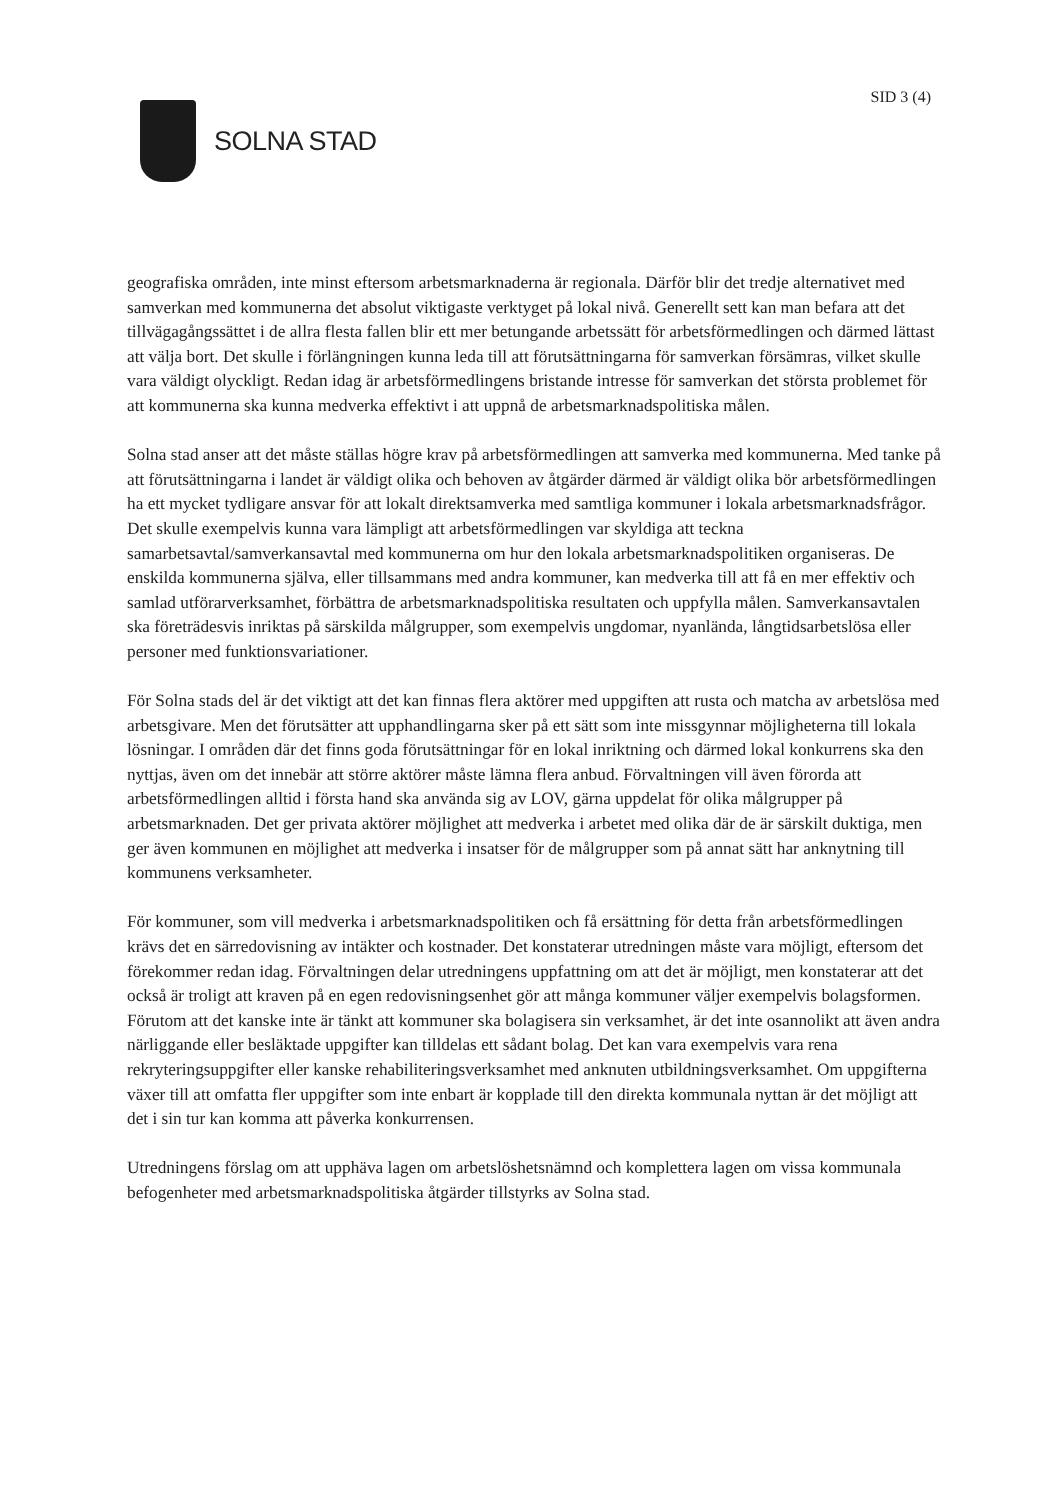SOLNA STAD
SID 3 (4)
geografiska områden, inte minst eftersom arbetsmarknaderna är regionala. Därför blir det tredje alternativet med samverkan med kommunerna det absolut viktigaste verktyget på lokal nivå. Generellt sett kan man befara att det tillvägagångssättet i de allra flesta fallen blir ett mer betungande arbetssätt för arbetsförmedlingen och därmed lättast att välja bort. Det skulle i förlängningen kunna leda till att förutsättningarna för samverkan försämras, vilket skulle vara väldigt olyckligt. Redan idag är arbetsförmedlingens bristande intresse för samverkan det största problemet för att kommunerna ska kunna medverka effektivt i att uppnå de arbetsmarknadspolitiska målen.
Solna stad anser att det måste ställas högre krav på arbetsförmedlingen att samverka med kommunerna. Med tanke på att förutsättningarna i landet är väldigt olika och behoven av åtgärder därmed är väldigt olika bör arbetsförmedlingen ha ett mycket tydligare ansvar för att lokalt direktsamverka med samtliga kommuner i lokala arbetsmarknadsfrågor. Det skulle exempelvis kunna vara lämpligt att arbetsförmedlingen var skyldiga att teckna samarbetsavtal/samverkansavtal med kommunerna om hur den lokala arbetsmarknadspolitiken organiseras. De enskilda kommunerna själva, eller tillsammans med andra kommuner, kan medverka till att få en mer effektiv och samlad utförarverksamhet, förbättra de arbetsmarknadspolitiska resultaten och uppfylla målen. Samverkansavtalen ska företrädesvis inriktas på särskilda målgrupper, som exempelvis ungdomar, nyanlända, långtidsarbetslösa eller personer med funktionsvariationer.
För Solna stads del är det viktigt att det kan finnas flera aktörer med uppgiften att rusta och matcha av arbetslösa med arbetsgivare. Men det förutsätter att upphandlingarna sker på ett sätt som inte missgynnar möjligheterna till lokala lösningar. I områden där det finns goda förutsättningar för en lokal inriktning och därmed lokal konkurrens ska den nyttjas, även om det innebär att större aktörer måste lämna flera anbud. Förvaltningen vill även förorda att arbetsförmedlingen alltid i första hand ska använda sig av LOV, gärna uppdelat för olika målgrupper på arbetsmarknaden. Det ger privata aktörer möjlighet att medverka i arbetet med olika där de är särskilt duktiga, men ger även kommunen en möjlighet att medverka i insatser för de målgrupper som på annat sätt har anknytning till kommunens verksamheter.
För kommuner, som vill medverka i arbetsmarknadspolitiken och få ersättning för detta från arbetsförmedlingen krävs det en särredovisning av intäkter och kostnader. Det konstaterar utredningen måste vara möjligt, eftersom det förekommer redan idag. Förvaltningen delar utredningens uppfattning om att det är möjligt, men konstaterar att det också är troligt att kraven på en egen redovisningsenhet gör att många kommuner väljer exempelvis bolagsformen. Förutom att det kanske inte är tänkt att kommuner ska bolagisera sin verksamhet, är det inte osannolikt att även andra närliggande eller besläktade uppgifter kan tilldelas ett sådant bolag. Det kan vara exempelvis vara rena rekryteringsuppgifter eller kanske rehabiliteringsverksamhet med anknuten utbildningsverksamhet. Om uppgifterna växer till att omfatta fler uppgifter som inte enbart är kopplade till den direkta kommunala nyttan är det möjligt att det i sin tur kan komma att påverka konkurrensen.
Utredningens förslag om att upphäva lagen om arbetslöshetsnämnd och komplettera lagen om vissa kommunala befogenheter med arbetsmarknadspolitiska åtgärder tillstyrks av Solna stad.